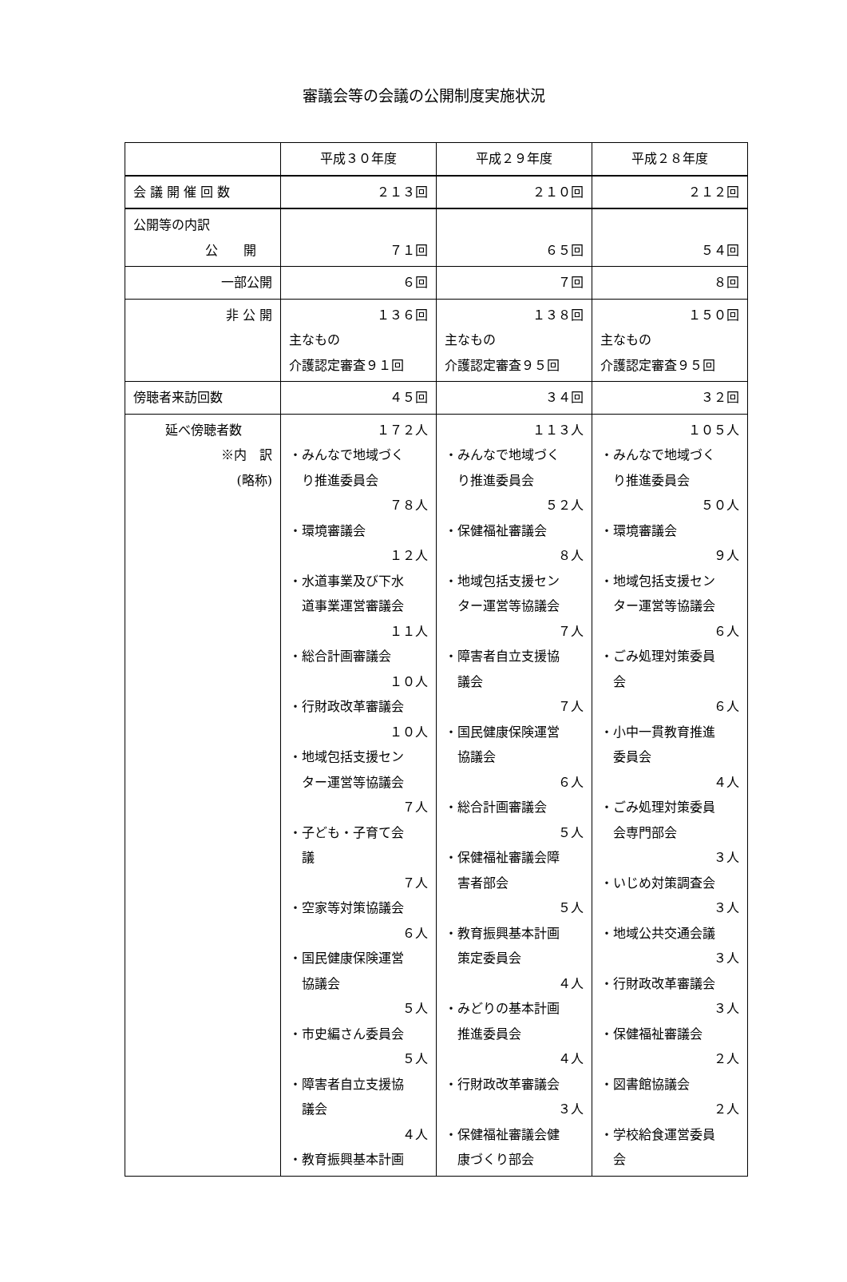審議会等の会議の公開制度実施状況
| | 平成３０年度 | 平成２９年度 | 平成２８年度 |
| 会 議 開 催 回 数 | ２１３回 | ２１０回 | ２１２回 |
| 公開等の内訳 公 開 | ７１回 | ６５回 | ５４回 |
| 一部公開 | ６回 | ７回 | ８回 |
| 非 公 開 | １３６回 主なもの 介護認定審査９１回 | １３８回 主なもの 介護認定審査９５回 | １５０回 主なもの 介護認定審査９５回 |
| 傍聴者来訪回数 | ４５回 | ３４回 | ３２回 |
| 延べ傍聴者数 ※内 訳 (略称) | １７２人 ・みんなで地域づく り推進委員会 ７８人 ・環境審議会 １２人 ・水道事業及び下水 道事業運営審議会 １１人 ・総合計画審議会 １０人 ・行財政改革審議会 １０人 ・地域包括支援セン ター運営等協議会 ７人 ・子ども・子育て会 議 ７人 ・空家等対策協議会 ６人 ・国民健康保険運営 協議会 ５人 ・市史編さん委員会 ５人 ・障害者自立支援協 議会 ４人 ・教育振興基本計画 | １１３人 ・みんなで地域づく り推進委員会 ５２人 ・保健福祉審議会 ８人 ・地域包括支援セン ター運営等協議会 ７人 ・障害者自立支援協 議会 ７人 ・国民健康保険運営 協議会 ６人 ・総合計画審議会 ５人 ・保健福祉審議会障 害者部会 ５人 ・教育振興基本計画 策定委員会 ４人 ・みどりの基本計画 推進委員会 ４人 ・行財政改革審議会 ３人 ・保健福祉審議会健 康づくり部会 | １０５人 ・みんなで地域づく り推進委員会 ５０人 ・環境審議会 ９人 ・地域包括支援セン ター運営等協議会 ６人 ・ごみ処理対策委員 会 ６人 ・小中一貫教育推進 委員会 ４人 ・ごみ処理対策委員 会専門部会 ３人 ・いじめ対策調査会 ３人 ・地域公共交通会議 ３人 ・行財政改革審議会 ３人 ・保健福祉審議会 ２人 ・図書館協議会 ２人 ・学校給食運営委員 会 |